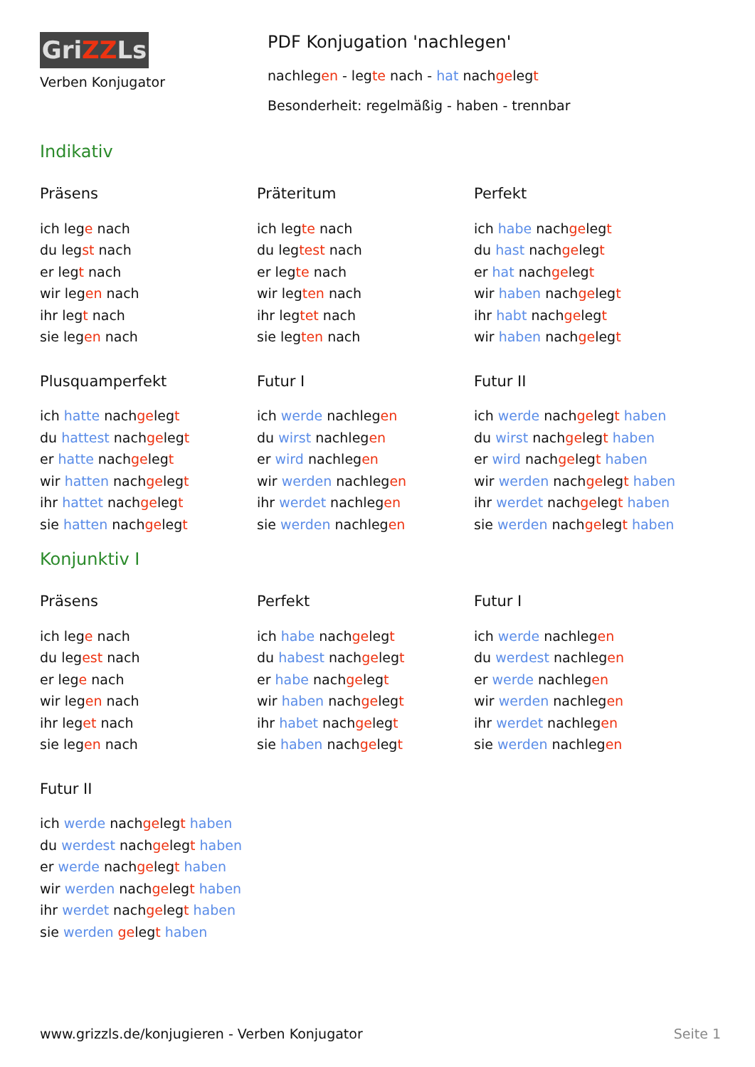GriZZLs
Verben Konjugator
PDF Konjugation 'nachlegen'
nachlegen - legte nach - hat nachgelegt
Besonderheit: regelmäßig - haben - trennbar
Indikativ
Präsens
ich lege nach
du legst nach
er legt nach
wir legen nach
ihr legt nach
sie legen nach
Präteritum
ich legte nach
du legtest nach
er legte nach
wir legten nach
ihr legtet nach
sie legten nach
Perfekt
ich habe nachgelegt
du hast nachgelegt
er hat nachgelegt
wir haben nachgelegt
ihr habt nachgelegt
wir haben nachgelegt
Plusquamperfekt
ich hatte nachgelegt
du hattest nachgelegt
er hatte nachgelegt
wir hatten nachgelegt
ihr hattet nachgelegt
sie hatten nachgelegt
Futur I
ich werde nachlegen
du wirst nachlegen
er wird nachlegen
wir werden nachlegen
ihr werdet nachlegen
sie werden nachlegen
Futur II
ich werde nachgelegt haben
du wirst nachgelegt haben
er wird nachgelegt haben
wir werden nachgelegt haben
ihr werdet nachgelegt haben
sie werden nachgelegt haben
Konjunktiv I
Präsens
ich lege nach
du legest nach
er lege nach
wir legen nach
ihr leget nach
sie legen nach
Perfekt
ich habe nachgelegt
du habest nachgelegt
er habe nachgelegt
wir haben nachgelegt
ihr habet nachgelegt
sie haben nachgelegt
Futur I
ich werde nachlegen
du werdest nachlegen
er werde nachlegen
wir werden nachlegen
ihr werdet nachlegen
sie werden nachlegen
Futur II
ich werde nachgelegt haben
du werdest nachgelegt haben
er werde nachgelegt haben
wir werden nachgelegt haben
ihr werdet nachgelegt haben
sie werden gelegt haben
www.grizzls.de/konjugieren - Verben Konjugator Seite 1